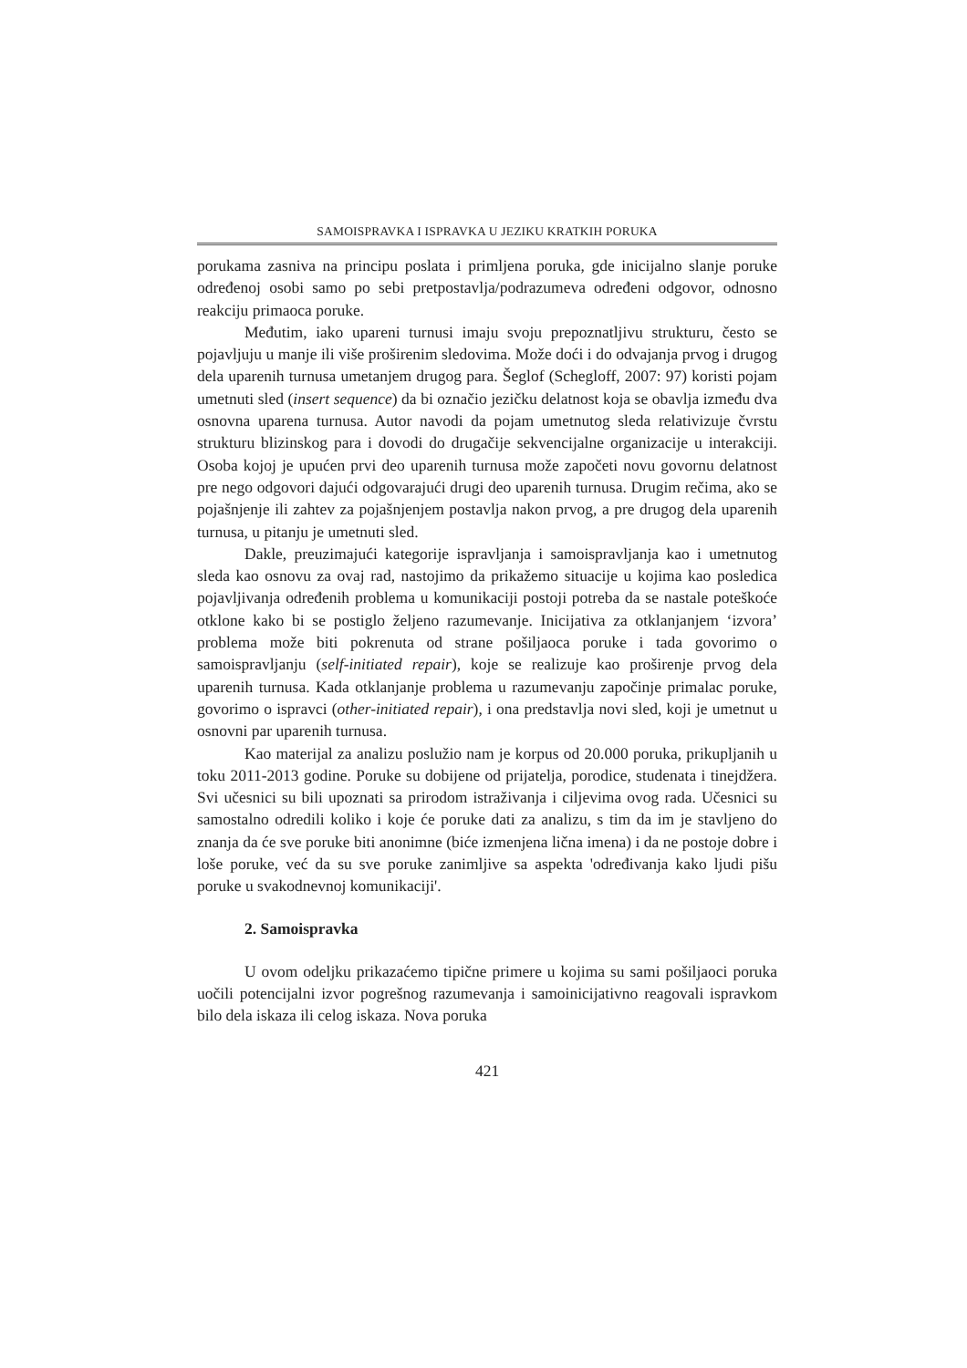SAMOISPRAVKA I ISPRAVKA U JEZIKU KRATKIH PORUKA
porukama zasniva na principu poslata i primljena poruka, gde inicijalno slanje poruke određenoj osobi samo po sebi pretpostavlja/podrazumeva određeni odgovor, odnosno reakciju primaoca poruke.
Međutim, iako upareni turnusi imaju svoju prepoznatljivu strukturu, često se pojavljuju u manje ili više proširenim sledovima. Može doći i do odvajanja prvog i drugog dela uparenih turnusa umetanjem drugog para. Šeglof (Schegloff, 2007: 97) koristi pojam umetnuti sled (insert sequence) da bi označio jezičku delatnost koja se obavlja između dva osnovna uparena turnusa. Autor navodi da pojam umetnutog sleda relativizuje čvrstu strukturu blizinskog para i dovodi do drugačije sekvencijalne organizacije u interakciji. Osoba kojoj je upućen prvi deo uparenih turnusa može započeti novu govornu delatnost pre nego odgovori dajući odgovarajući drugi deo uparenih turnusa. Drugim rečima, ako se pojašnjenje ili zahtev za pojašnjenjem postavlja nakon prvog, a pre drugog dela uparenih turnusa, u pitanju je umetnuti sled.
Dakle, preuzimajući kategorije ispravljanja i samoispravljanja kao i umetnutog sleda kao osnovu za ovaj rad, nastojimo da prikažemo situacije u kojima kao posledica pojavljivanja određenih problema u komunikaciji postoji potreba da se nastale poteškoće otklone kako bi se postiglo željeno razumevanje. Inicijativa za otklanjanjem ‘izvora’ problema može biti pokrenuta od strane pošiljaoca poruke i tada govorimo o samoispravljanju (self-initiated repair), koje se realizuje kao proširenje prvog dela uparenih turnusa. Kada otklanjanje problema u razumevanju započinje primalac poruke, govorimo o ispravci (other-initiated repair), i ona predstavlja novi sled, koji je umetnut u osnovni par uparenih turnusa.
Kao materijal za analizu poslužio nam je korpus od 20.000 poruka, prikupljanih u toku 2011-2013 godine. Poruke su dobijene od prijatelja, porodice, studenata i tinejdžera. Svi učesnici su bili upoznati sa prirodom istraživanja i ciljevima ovog rada. Učesnici su samostalno odredili koliko i koje će poruke dati za analizu, s tim da im je stavljeno do znanja da će sve poruke biti anonimne (biće izmenjena lična imena) i da ne postoje dobre i loše poruke, već da su sve poruke zanimljive sa aspekta 'određivanja kako ljudi pišu poruke u svakodnevnoj komunikaciji'.
2. Samoispravka
U ovom odeljku prikazaćemo tipične primere u kojima su sami pošiljaoci poruka uočili potencijalni izvor pogrešnog razumevanja i samoinicijativno reagovali ispravkom bilo dela iskaza ili celog iskaza. Nova poruka
421